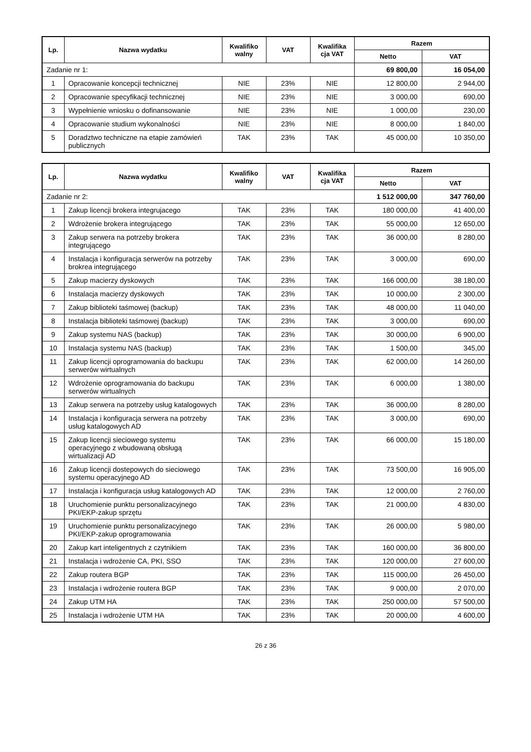| Lp. | Nazwa wydatku | Kwalifiko walny | VAT | Kwalifika cja VAT | Razem | |
| --- | --- | --- | --- | --- | --- | --- |
| | | | | | Netto | VAT |
| Zadanie nr 1: | | | | | 69 800,00 | 16 054,00 |
| 1 | Opracowanie koncepcji technicznej | NIE | 23% | NIE | 12 800,00 | 2 944,00 |
| 2 | Opracowanie specyfikacji technicznej | NIE | 23% | NIE | 3 000,00 | 690,00 |
| 3 | Wypełnienie wniosku o dofinansowanie | NIE | 23% | NIE | 1 000,00 | 230,00 |
| 4 | Opracowanie studium wykonalności | NIE | 23% | NIE | 8 000,00 | 1 840,00 |
| 5 | Doradztwo techniczne na etapie zamówień publicznych | TAK | 23% | TAK | 45 000,00 | 10 350,00 |
| Lp. | Nazwa wydatku | Kwalifiko walny | VAT | Kwalifika cja VAT | Razem | |
| --- | --- | --- | --- | --- | --- | --- |
| | | | | | Netto | VAT |
| Zadanie nr 2: | | | | | 1 512 000,00 | 347 760,00 |
| 1 | Zakup licencji brokera integrujacego | TAK | 23% | TAK | 180 000,00 | 41 400,00 |
| 2 | Wdrożenie brokera integrującego | TAK | 23% | TAK | 55 000,00 | 12 650,00 |
| 3 | Zakup serwera na potrzeby brokera integrującego | TAK | 23% | TAK | 36 000,00 | 8 280,00 |
| 4 | Instalacja i konfiguracja serwerów na potrzeby brokrea integrującego | TAK | 23% | TAK | 3 000,00 | 690,00 |
| 5 | Zakup macierzy dyskowych | TAK | 23% | TAK | 166 000,00 | 38 180,00 |
| 6 | Instalacja macierzy dyskowych | TAK | 23% | TAK | 10 000,00 | 2 300,00 |
| 7 | Zakup biblioteki taśmowej (backup) | TAK | 23% | TAK | 48 000,00 | 11 040,00 |
| 8 | Instalacja biblioteki taśmowej (backup) | TAK | 23% | TAK | 3 000,00 | 690,00 |
| 9 | Zakup systemu NAS (backup) | TAK | 23% | TAK | 30 000,00 | 6 900,00 |
| 10 | Instalacja systemu NAS (backup) | TAK | 23% | TAK | 1 500,00 | 345,00 |
| 11 | Zakup licencji oprogramowania do backupu serwerów wirtualnych | TAK | 23% | TAK | 62 000,00 | 14 260,00 |
| 12 | Wdrożenie oprogramowania do backupu serwerów wirtualnych | TAK | 23% | TAK | 6 000,00 | 1 380,00 |
| 13 | Zakup serwera na potrzeby usług katalogowych | TAK | 23% | TAK | 36 000,00 | 8 280,00 |
| 14 | Instalacja i konfiguracja serwera na potrzeby usług katalogowych AD | TAK | 23% | TAK | 3 000,00 | 690,00 |
| 15 | Zakup licencji sieciowego systemu operacyjnego z wbudowaną obsługą wirtualizacji AD | TAK | 23% | TAK | 66 000,00 | 15 180,00 |
| 16 | Zakup licencji dostepowych do sieciowego systemu operacyjnego AD | TAK | 23% | TAK | 73 500,00 | 16 905,00 |
| 17 | Instalacja i konfiguracja usług katalogowych AD | TAK | 23% | TAK | 12 000,00 | 2 760,00 |
| 18 | Uruchomienie punktu personalizacyjnego PKI/EKP-zakup sprzętu | TAK | 23% | TAK | 21 000,00 | 4 830,00 |
| 19 | Uruchomienie punktu personalizacyjnego PKI/EKP-zakup oprogramowania | TAK | 23% | TAK | 26 000,00 | 5 980,00 |
| 20 | Zakup kart inteligentnych z czytnikiem | TAK | 23% | TAK | 160 000,00 | 36 800,00 |
| 21 | Instalacja i wdrożenie CA, PKI, SSO | TAK | 23% | TAK | 120 000,00 | 27 600,00 |
| 22 | Zakup routera BGP | TAK | 23% | TAK | 115 000,00 | 26 450,00 |
| 23 | Instalacja i wdrożenie routera BGP | TAK | 23% | TAK | 9 000,00 | 2 070,00 |
| 24 | Zakup UTM HA | TAK | 23% | TAK | 250 000,00 | 57 500,00 |
| 25 | Instalacja i wdrożenie UTM HA | TAK | 23% | TAK | 20 000,00 | 4 600,00 |
26 z 36